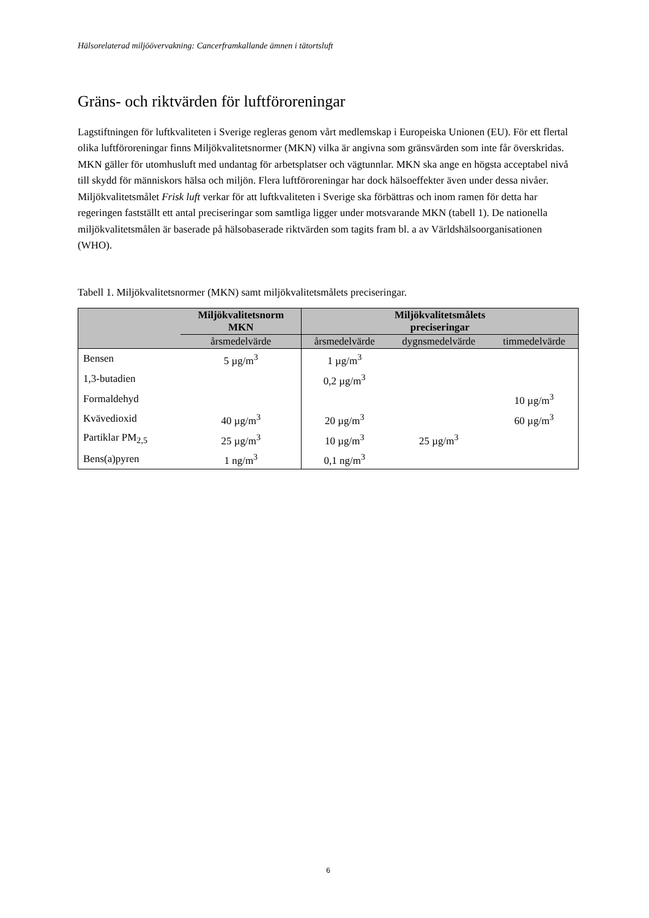Hälsorelaterad miljöövervakning: Cancerframkallande ämnen i tätortsluft
Gräns- och riktvärden för luftföroreningar
Lagstiftningen för luftkvaliteten i Sverige regleras genom vårt medlemskap i Europeiska Unionen (EU). För ett flertal olika luftföroreningar finns Miljökvalitetsnormer (MKN) vilka är angivna som gränsvärden som inte får överskridas. MKN gäller för utomhusluft med undantag för arbetsplatser och vägtunnlar. MKN ska ange en högsta acceptabel nivå till skydd för människors hälsa och miljön. Flera luftföroreningar har dock hälsoeffekter även under dessa nivåer. Miljökvalitetsmålet Frisk luft verkar för att luftkvaliteten i Sverige ska förbättras och inom ramen för detta har regeringen fastställt ett antal preciseringar som samtliga ligger under motsvarande MKN (tabell 1). De nationella miljökvalitetsmålen är baserade på hälsobaserade riktvärden som tagits fram bl. a av Världshälsoorganisationen (WHO).
Tabell 1. Miljökvalitetsnormer (MKN) samt miljökvalitetsmålets preciseringar.
| | Miljökvalitetsnorm MKN | Miljökvalitetsmålets preciseringar | | |
| --- | --- | --- | --- | --- |
| | årsmedelvärde | årsmedelvärde | dygnsmedelvärde | timmedelvärde |
| Bensen | 5 µg/m<sup>3</sup> | 1 µg/m<sup>3</sup> | | |
| 1,3-butadien | | 0,2 µg/m<sup>3</sup> | | |
| Formaldehyd | | | | 10 µg/m<sup>3</sup> |
| Kvävedioxid | 40 µg/m<sup>3</sup> | 20 µg/m<sup>3</sup> | | 60 µg/m<sup>3</sup> |
| Partiklar PM<sub>2,5</sub> | 25 µg/m<sup>3</sup> | 10 µg/m<sup>3</sup> | 25 µg/m<sup>3</sup> | |
| Bens(a)pyren | 1 ng/m<sup>3</sup> | 0,1 ng/m<sup>3</sup> | | |
6